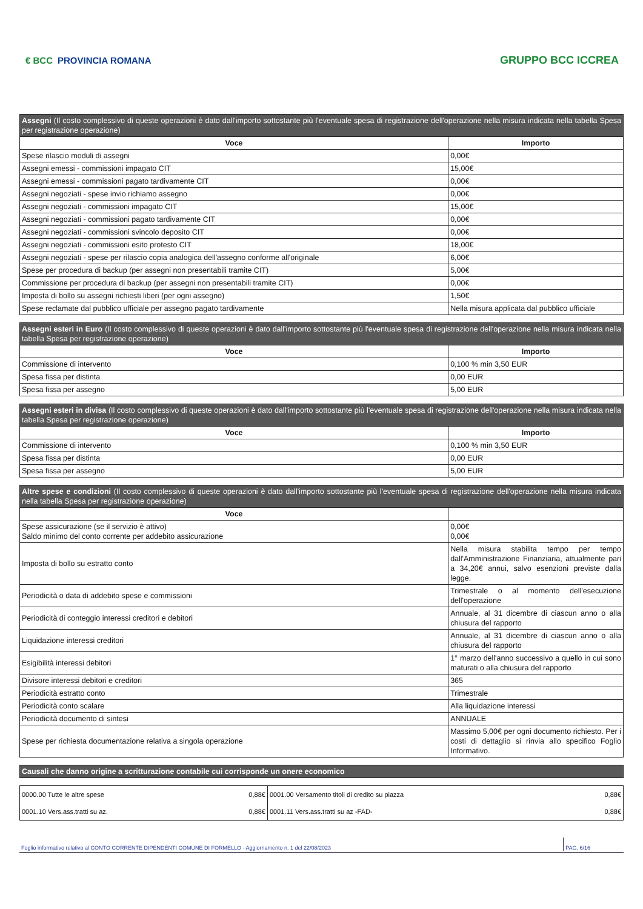€ BCC PROVINCIA ROMANA
GRUPPO BCC ICCREA
| Assegni (Il costo complessivo di queste operazioni è dato dall'importo sottostante più l'eventuale spesa di registrazione dell'operazione nella misura indicata nella tabella Spesa per registrazione operazione) | |
| Voce | Importo |
| Spese rilascio moduli di assegni | 0,00€ |
| Assegni emessi - commissioni impagato CIT | 15,00€ |
| Assegni emessi - commissioni pagato tardivamente CIT | 0,00€ |
| Assegni negoziati - spese invio richiamo assegno | 0,00€ |
| Assegni negoziati - commissioni impagato CIT | 15,00€ |
| Assegni negoziati - commissioni pagato tardivamente CIT | 0,00€ |
| Assegni negoziati - commissioni svincolo deposito CIT | 0,00€ |
| Assegni negoziati - commissioni esito protesto CIT | 18,00€ |
| Assegni negoziati - spese per rilascio copia analogica dell'assegno conforme all'originale | 6,00€ |
| Spese per procedura di backup (per assegni non presentabili tramite CIT) | 5,00€ |
| Commissione per procedura di backup (per assegni non presentabili tramite CIT) | 0,00€ |
| Imposta di bollo su assegni richiesti liberi (per ogni assegno) | 1,50€ |
| Spese reclamate dal pubblico ufficiale per assegno pagato tardivamente | Nella misura applicata dal pubblico ufficiale |
| Assegni esteri in Euro (Il costo complessivo di queste operazioni è dato dall'importo sottostante più l'eventuale spesa di registrazione dell'operazione nella misura indicata nella tabella Spesa per registrazione operazione) | |
| Voce | Importo |
| Commissione di intervento | 0,100 % min 3,50 EUR |
| Spesa fissa per distinta | 0,00 EUR |
| Spesa fissa per assegno | 5,00 EUR |
| Assegni esteri in divisa (Il costo complessivo di queste operazioni è dato dall'importo sottostante più l'eventuale spesa di registrazione dell'operazione nella misura indicata nella tabella Spesa per registrazione operazione) | |
| Voce | Importo |
| Commissione di intervento | 0,100 % min 3,50 EUR |
| Spesa fissa per distinta | 0,00 EUR |
| Spesa fissa per assegno | 5,00 EUR |
| Altre spese e condizioni (Il costo complessivo di queste operazioni è dato dall'importo sottostante più l'eventuale spesa di registrazione dell'operazione nella misura indicata nella tabella Spesa per registrazione operazione) | |
| Voce | |
| Spese assicurazione (se il servizio è attivo) Saldo minimo del conto corrente per addebito assicurazione | 0,00€ 0,00€ |
| Imposta di bollo su estratto conto | Nella misura stabilita tempo per tempo dall'Amministrazione Finanziaria, attualmente pari a 34,20€ annui, salvo esenzioni previste dalla legge. |
| Periodicità o data di addebito spese e commissioni | Trimestrale o al momento dell'esecuzione dell'operazione |
| Periodicità di conteggio interessi creditori e debitori | Annuale, al 31 dicembre di ciascun anno o alla chiusura del rapporto |
| Liquidazione interessi creditori | Annuale, al 31 dicembre di ciascun anno o alla chiusura del rapporto |
| Esigibilità interessi debitori | 1° marzo dell'anno successivo a quello in cui sono maturati o alla chiusura del rapporto |
| Divisore interessi debitori e creditori | 365 |
| Periodicità estratto conto | Trimestrale |
| Periodicità conto scalare | Alla liquidazione interessi |
| Periodicità documento di sintesi | ANNUALE |
| Spese per richiesta documentazione relativa a singola operazione | Massimo 5,00€ per ogni documento richiesto. Per i costi di dettaglio si rinvia allo specifico Foglio Informativo. |
| Causali che danno origine a scritturazione contabile cui corrisponde un onere economico |
| 0000.00 Tutte le altre spese | 0,88€ | 0001.00 Versamento titoli di credito su piazza | 0,88€ |
| 0001.10 Vers.ass.tratti su az. | 0,88€ | 0001.11 Vers.ass.tratti su az -FAD- | 0,88€ |
Foglio informativo relativo al CONTO CORRENTE DIPENDENTI COMUNE DI FORMELLO - Aggiornamento n. 1 del 22/08/2023 PAG. 6/16